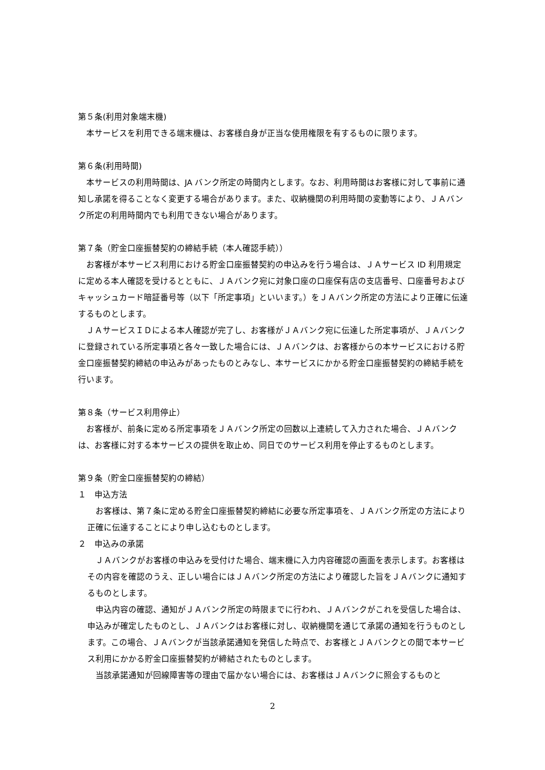第５条(利用対象端末機)
本サービスを利用できる端末機は、お客様自身が正当な使用権限を有するものに限ります。
第６条(利用時間)
本サービスの利用時間は、JA バンク所定の時間内とします。なお、利用時間はお客様に対して事前に通知し承諾を得ることなく変更する場合があります。また、収納機関の利用時間の変動等により、ＪＡバンク所定の利用時間内でも利用できない場合があります。
第７条（貯金口座振替契約の締結手続（本人確認手続））
お客様が本サービス利用における貯金口座振替契約の申込みを行う場合は、ＪＡサービス ID 利用規定に定める本人確認を受けるとともに、ＪＡバンク宛に対象口座の口座保有店の支店番号、口座番号およびキャッシュカード暗証番号等（以下「所定事項」といいます。）をＪＡバンク所定の方法により正確に伝達するものとします。
ＪＡサービスＩＤによる本人確認が完了し、お客様がＪＡバンク宛に伝達した所定事項が、ＪＡバンクに登録されている所定事項と各々一致した場合には、ＪＡバンクは、お客様からの本サービスにおける貯金口座振替契約締結の申込みがあったものとみなし、本サービスにかかる貯金口座振替契約の締結手続を行います。
第８条（サービス利用停止）
お客様が、前条に定める所定事項をＪＡバンク所定の回数以上連続して入力された場合、ＪＡバンクは、お客様に対する本サービスの提供を取止め、同日でのサービス利用を停止するものとします。
第９条（貯金口座振替契約の締結）
１　申込方法
お客様は、第７条に定める貯金口座振替契約締結に必要な所定事項を、ＪＡバンク所定の方法により正確に伝達することにより申し込むものとします。
２　申込みの承諾
ＪＡバンクがお客様の申込みを受付けた場合、端末機に入力内容確認の画面を表示します。お客様はその内容を確認のうえ、正しい場合にはＪＡバンク所定の方法により確認した旨をＪＡバンクに通知するものとします。
申込内容の確認、通知がＪＡバンク所定の時限までに行われ、ＪＡバンクがこれを受信した場合は、申込みが確定したものとし、ＪＡバンクはお客様に対し、収納機関を通じて承諾の通知を行うものとします。この場合、ＪＡバンクが当該承諾通知を発信した時点で、お客様とＪＡバンクとの間で本サービス利用にかかる貯金口座振替契約が締結されたものとします。
当該承諾通知が回線障害等の理由で届かない場合には、お客様はＪＡバンクに照会するものと
2